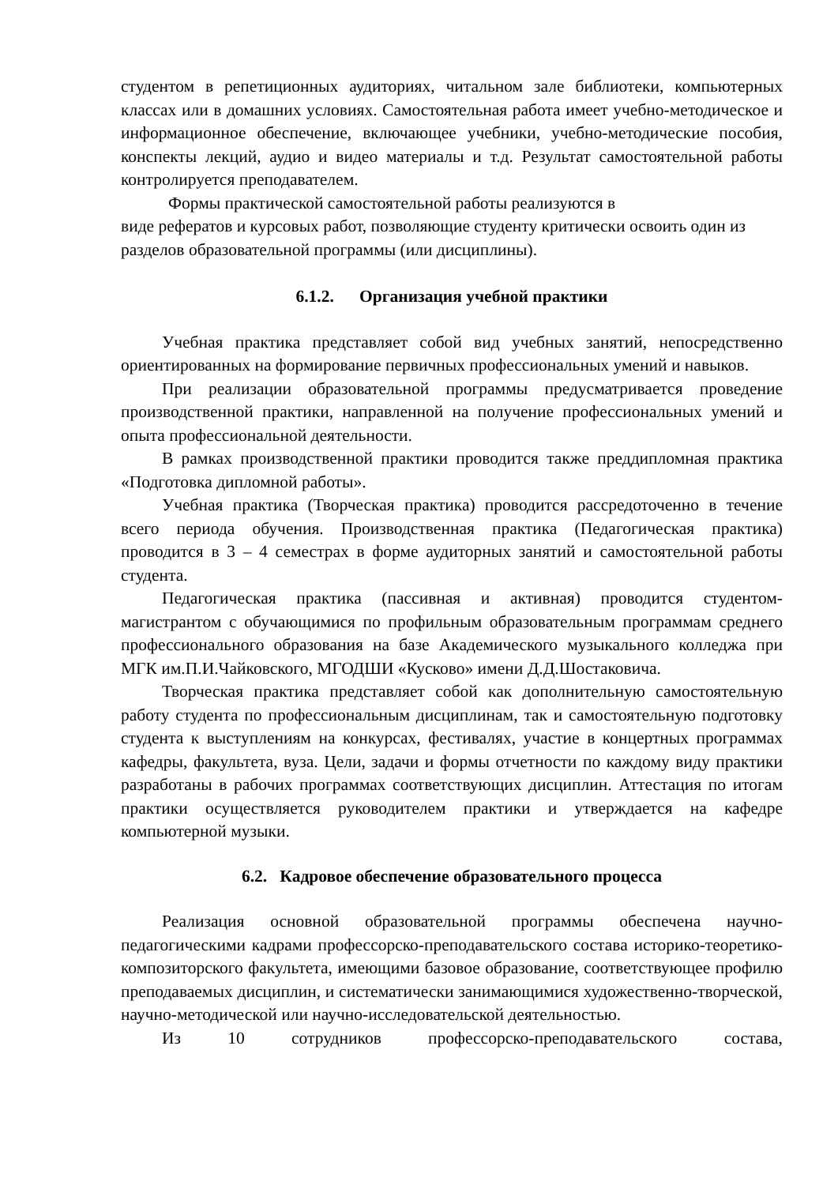студентом в репетиционных аудиториях, читальном зале библиотеки, компьютерных классах или в домашних условиях. Самостоятельная работа имеет учебно-методическое и информационное обеспечение, включающее учебники, учебно-методические пособия, конспекты лекций, аудио и видео материалы и т.д. Результат самостоятельной работы контролируется преподавателем.
Формы практической самостоятельной работы реализуются в
виде рефератов и курсовых работ, позволяющие студенту критически освоить один из разделов образовательной программы (или дисциплины).
6.1.2. Организация учебной практики
Учебная практика представляет собой вид учебных занятий, непосредственно ориентированных на формирование первичных профессиональных умений и навыков.
При реализации образовательной программы предусматривается проведение производственной практики, направленной на получение профессиональных умений и опыта профессиональной деятельности.
В рамках производственной практики проводится также преддипломная практика «Подготовка дипломной работы».
Учебная практика (Творческая практика) проводится рассредоточенно в течение всего периода обучения. Производственная практика (Педагогическая практика) проводится в 3 – 4 семестрах в форме аудиторных занятий и самостоятельной работы студента.
Педагогическая практика (пассивная и активная) проводится студентом-магистрантом с обучающимися по профильным образовательным программам среднего профессионального образования на базе Академического музыкального колледжа при МГК им.П.И.Чайковского, МГОДШИ «Кусково» имени Д.Д.Шостаковича.
Творческая практика представляет собой как дополнительную самостоятельную работу студента по профессиональным дисциплинам, так и самостоятельную подготовку студента к выступлениям на конкурсах, фестивалях, участие в концертных программах кафедры, факультета, вуза. Цели, задачи и формы отчетности по каждому виду практики разработаны в рабочих программах соответствующих дисциплин. Аттестация по итогам практики осуществляется руководителем практики и утверждается на кафедре компьютерной музыки.
6.2. Кадровое обеспечение образовательного процесса
Реализация основной образовательной программы обеспечена научно-педагогическими кадрами профессорско-преподавательского состава историко-теоретико-композиторского факультета, имеющими базовое образование, соответствующее профилю преподаваемых дисциплин, и систематически занимающимися художественно-творческой, научно-методической или научно-исследовательской деятельностью.
Из 10 сотрудников профессорско-преподавательского состава,